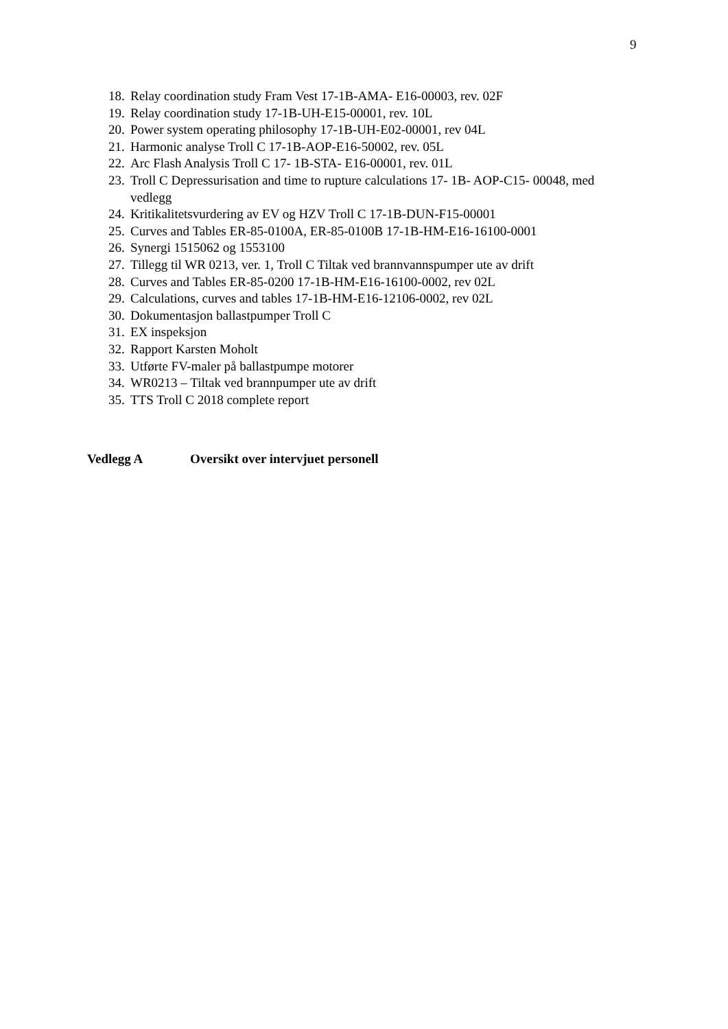9
18. Relay coordination study Fram Vest 17-1B-AMA- E16-00003, rev. 02F
19. Relay coordination study 17-1B-UH-E15-00001, rev. 10L
20. Power system operating philosophy 17-1B-UH-E02-00001, rev 04L
21. Harmonic analyse Troll C 17-1B-AOP-E16-50002, rev. 05L
22. Arc Flash Analysis Troll C 17- 1B-STA- E16-00001, rev. 01L
23. Troll C Depressurisation and time to rupture calculations 17- 1B- AOP-C15- 00048, med vedlegg
24. Kritikalitetsvurdering av EV og HZV Troll C 17-1B-DUN-F15-00001
25. Curves and Tables ER-85-0100A, ER-85-0100B 17-1B-HM-E16-16100-0001
26. Synergi 1515062 og 1553100
27. Tillegg til WR 0213, ver. 1, Troll C Tiltak ved brannvannspumper ute av drift
28. Curves and Tables ER-85-0200 17-1B-HM-E16-16100-0002, rev 02L
29. Calculations, curves and tables 17-1B-HM-E16-12106-0002, rev 02L
30. Dokumentasjon ballastpumper Troll C
31. EX inspeksjon
32. Rapport Karsten Moholt
33. Utførte FV-maler på ballastpumpe motorer
34. WR0213 – Tiltak ved brannpumper ute av drift
35. TTS Troll C 2018 complete report
Vedlegg A Oversikt over intervjuet personell